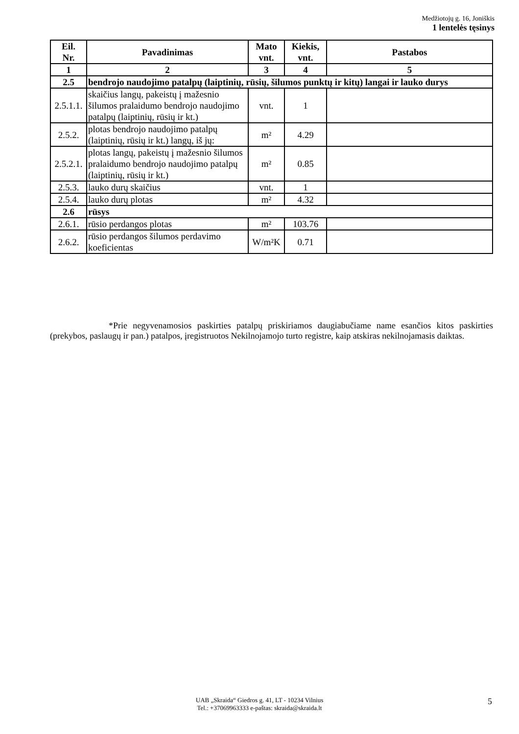Medžiotojų g. 16, Joniškis
1 lentelės tęsinys
| Eil. Nr. | Pavadinimas | Mato vnt. | Kiekis, vnt. | Pastabos |
| --- | --- | --- | --- | --- |
| 1 | 2 | 3 | 4 | 5 |
| 2.5 | bendrojo naudojimo patalpų (laiptinių, rūsių, šilumos punktų ir kitų) langai ir lauko durys | | | |
| 2.5.1.1. | skaičius langų, pakeistų į mažesnio šilumos pralaidumo bendrojo naudojimo patalpų (laiptinių, rūsių ir kt.) | vnt. | 1 | |
| 2.5.2. | plotas bendrojo naudojimo patalpų (laiptinių, rūsių ir kt.) langų, iš jų: | m² | 4.29 | |
| 2.5.2.1. | plotas langų, pakeistų į mažesnio šilumos pralaidumo bendrojo naudojimo patalpų (laiptinių, rūsių ir kt.) | m² | 0.85 | |
| 2.5.3. | lauko durų skaičius | vnt. | 1 | |
| 2.5.4. | lauko durų plotas | m² | 4.32 | |
| 2.6 | rūsys | | | |
| 2.6.1. | rūsio perdangos plotas | m² | 103.76 | |
| 2.6.2. | rūsio perdangos šilumos perdavimo koeficientas | W/m²K | 0.71 | |
*Prie negyvenamosios paskirties patalpų priskiriamos daugiabučiame name esančios kitos paskirties (prekybos, paslaugų ir pan.) patalpos, įregistruotos Nekilnojamojo turto registre, kaip atskiras nekilnojamasis daiktas.
UAB „Skraida“ Giedros g. 41, LT - 10234 Vilnius
Tel.: +37069963333 e-paštas: skraida@skraida.lt
5